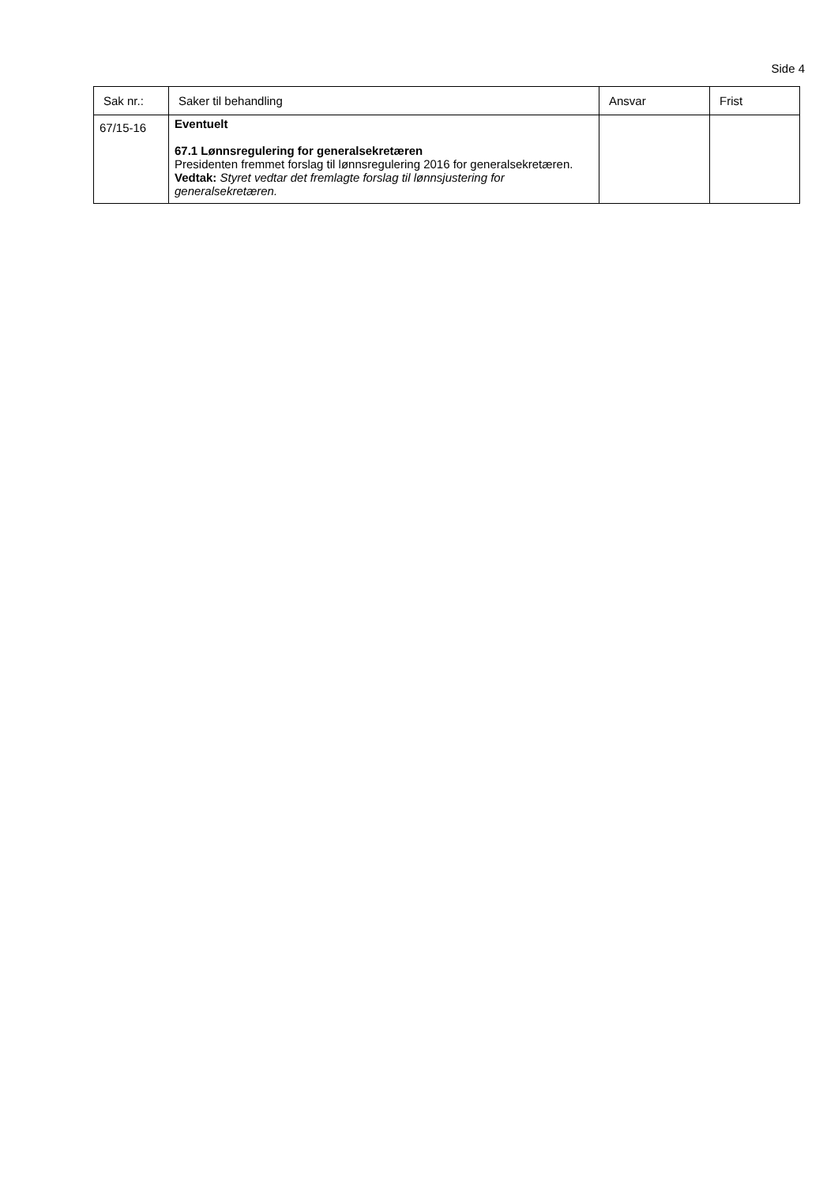Side 4
| Sak nr.: | Saker til behandling | Ansvar | Frist |
| --- | --- | --- | --- |
| 67/15-16 | Eventuelt 67.1 Lønnsregulering for generalsekretæren Presidenten fremmet forslag til lønnsregulering 2016 for generalsekretæren. Vedtak: Styret vedtar det fremlagte forslag til lønnsjustering for generalsekretæren. | | |